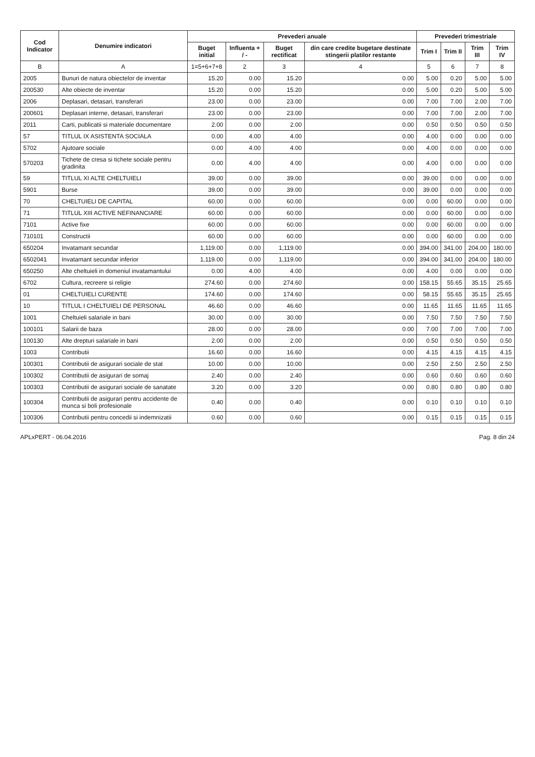| Cod Indicator | Denumire indicatori | Prevederi anuale | | | | Prevederi trimestriale | | | |
| --- | --- | --- | --- | --- | --- | --- | --- | --- | --- |
| | | Buget initial | Influenta + / - | Buget rectificat | din care credite bugetare destinate stingerii platilor restante | Trim I | Trim II | Trim III | Trim IV |
| B | A | 1=5+6+7+8 | 2 | 3 | 4 | 5 | 6 | 7 | 8 |
| 2005 | Bunuri de natura obiectelor de inventar | 15.20 | 0.00 | 15.20 | 0.00 | 5.00 | 0.20 | 5.00 | 5.00 |
| 200530 | Alte obiecte de inventar | 15.20 | 0.00 | 15.20 | 0.00 | 5.00 | 0.20 | 5.00 | 5.00 |
| 2006 | Deplasari, detasari, transferari | 23.00 | 0.00 | 23.00 | 0.00 | 7.00 | 7.00 | 2.00 | 7.00 |
| 200601 | Deplasari interne, detasari, transferari | 23.00 | 0.00 | 23.00 | 0.00 | 7.00 | 7.00 | 2.00 | 7.00 |
| 2011 | Carti, publicatii si materiale documentare | 2.00 | 0.00 | 2.00 | 0.00 | 0.50 | 0.50 | 0.50 | 0.50 |
| 57 | TITLUL IX ASISTENTA SOCIALA | 0.00 | 4.00 | 4.00 | 0.00 | 4.00 | 0.00 | 0.00 | 0.00 |
| 5702 | Ajutoare sociale | 0.00 | 4.00 | 4.00 | 0.00 | 4.00 | 0.00 | 0.00 | 0.00 |
| 570203 | Tichete de cresa si tichete sociale pentru gradinita | 0.00 | 4.00 | 4.00 | 0.00 | 4.00 | 0.00 | 0.00 | 0.00 |
| 59 | TITLUL XI ALTE CHELTUIELI | 39.00 | 0.00 | 39.00 | 0.00 | 39.00 | 0.00 | 0.00 | 0.00 |
| 5901 | Burse | 39.00 | 0.00 | 39.00 | 0.00 | 39.00 | 0.00 | 0.00 | 0.00 |
| 70 | CHELTUIELI DE CAPITAL | 60.00 | 0.00 | 60.00 | 0.00 | 0.00 | 60.00 | 0.00 | 0.00 |
| 71 | TITLUL XIII ACTIVE NEFINANCIARE | 60.00 | 0.00 | 60.00 | 0.00 | 0.00 | 60.00 | 0.00 | 0.00 |
| 7101 | Active fixe | 60.00 | 0.00 | 60.00 | 0.00 | 0.00 | 60.00 | 0.00 | 0.00 |
| 710101 | Constructii | 60.00 | 0.00 | 60.00 | 0.00 | 0.00 | 60.00 | 0.00 | 0.00 |
| 650204 | Invatamant secundar | 1,119.00 | 0.00 | 1,119.00 | 0.00 | 394.00 | 341.00 | 204.00 | 180.00 |
| 6502041 | Invatamant secundar inferior | 1,119.00 | 0.00 | 1,119.00 | 0.00 | 394.00 | 341.00 | 204.00 | 180.00 |
| 650250 | Alte cheltuieli in domeniul invatamantului | 0.00 | 4.00 | 4.00 | 0.00 | 4.00 | 0.00 | 0.00 | 0.00 |
| 6702 | Cultura, recreere si religie | 274.60 | 0.00 | 274.60 | 0.00 | 158.15 | 55.65 | 35.15 | 25.65 |
| 01 | CHELTUIELI CURENTE | 174.60 | 0.00 | 174.60 | 0.00 | 58.15 | 55.65 | 35.15 | 25.65 |
| 10 | TITLUL I CHELTUIELI DE PERSONAL | 46.60 | 0.00 | 46.60 | 0.00 | 11.65 | 11.65 | 11.65 | 11.65 |
| 1001 | Cheltuieli salariale in bani | 30.00 | 0.00 | 30.00 | 0.00 | 7.50 | 7.50 | 7.50 | 7.50 |
| 100101 | Salarii de baza | 28.00 | 0.00 | 28.00 | 0.00 | 7.00 | 7.00 | 7.00 | 7.00 |
| 100130 | Alte drepturi salariale in bani | 2.00 | 0.00 | 2.00 | 0.00 | 0.50 | 0.50 | 0.50 | 0.50 |
| 1003 | Contributii | 16.60 | 0.00 | 16.60 | 0.00 | 4.15 | 4.15 | 4.15 | 4.15 |
| 100301 | Contributii de asigurari sociale de stat | 10.00 | 0.00 | 10.00 | 0.00 | 2.50 | 2.50 | 2.50 | 2.50 |
| 100302 | Contributii de asigurari de somaj | 2.40 | 0.00 | 2.40 | 0.00 | 0.60 | 0.60 | 0.60 | 0.60 |
| 100303 | Contributii de asigurari sociale de sanatate | 3.20 | 0.00 | 3.20 | 0.00 | 0.80 | 0.80 | 0.80 | 0.80 |
| 100304 | Contributii de asigurari pentru accidente de munca si boli profesionale | 0.40 | 0.00 | 0.40 | 0.00 | 0.10 | 0.10 | 0.10 | 0.10 |
| 100306 | Contributii pentru concedii si indemnizatii | 0.60 | 0.00 | 0.60 | 0.00 | 0.15 | 0.15 | 0.15 | 0.15 |
APLxPERT - 06.04.2016 Pag. 8 din 24